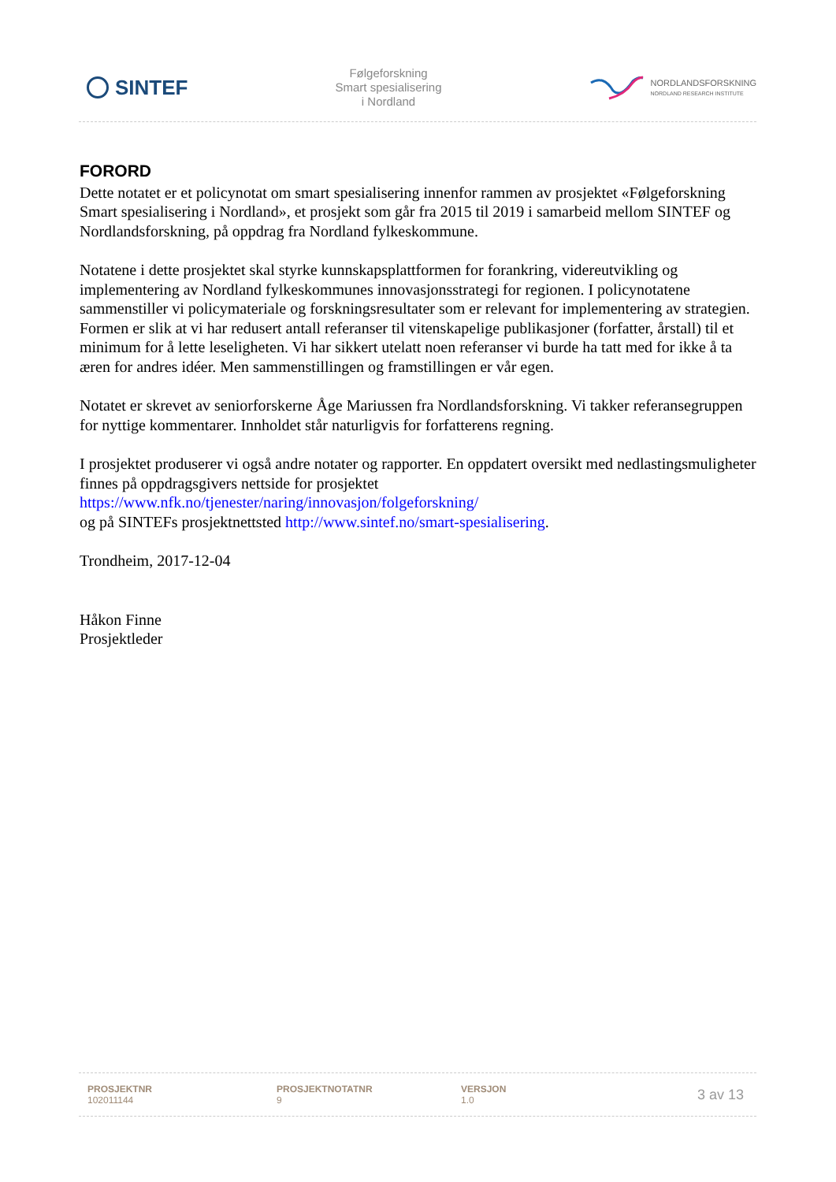SINTEF
Følgeforskning
Smart spesialisering
i Nordland
NORDLANDSFORSKNING
NORDLAND RESEARCH INSTITUTE
FORORD
Dette notatet er et policynotat om smart spesialisering innenfor rammen av prosjektet «Følgeforskning Smart spesialisering i Nordland», et prosjekt som går fra 2015 til 2019 i samarbeid mellom SINTEF og Nordlandsforskning, på oppdrag fra Nordland fylkeskommune.
Notatene i dette prosjektet skal styrke kunnskapsplattformen for forankring, videreutvikling og implementering av Nordland fylkeskommunes innovasjonsstrategi for regionen. I policynotatene sammenstiller vi policymateriale og forskningsresultater som er relevant for implementering av strategien. Formen er slik at vi har redusert antall referanser til vitenskapelige publikasjoner (forfatter, årstall) til et minimum for å lette leseligheten. Vi har sikkert utelatt noen referanser vi burde ha tatt med for ikke å ta æren for andres idéer. Men sammenstillingen og framstillingen er vår egen.
Notatet er skrevet av seniorforskerne Åge Mariussen fra Nordlandsforskning. Vi takker referansegruppen for nyttige kommentarer. Innholdet står naturligvis for forfatterens regning.
I prosjektet produserer vi også andre notater og rapporter. En oppdatert oversikt med nedlastingsmuligheter finnes på oppdragsgivers nettside for prosjektet
https://www.nfk.no/tjenester/naring/innovasjon/folgeforskning/
og på SINTEFs prosjektnettsted http://www.sintef.no/smart-spesialisering.
Trondheim, 2017-12-04
Håkon Finne
Prosjektleder
PROSJEKTNR
102011144
PROSJEKTNOTATNR
9
VERSJON
1.0
3 av 13